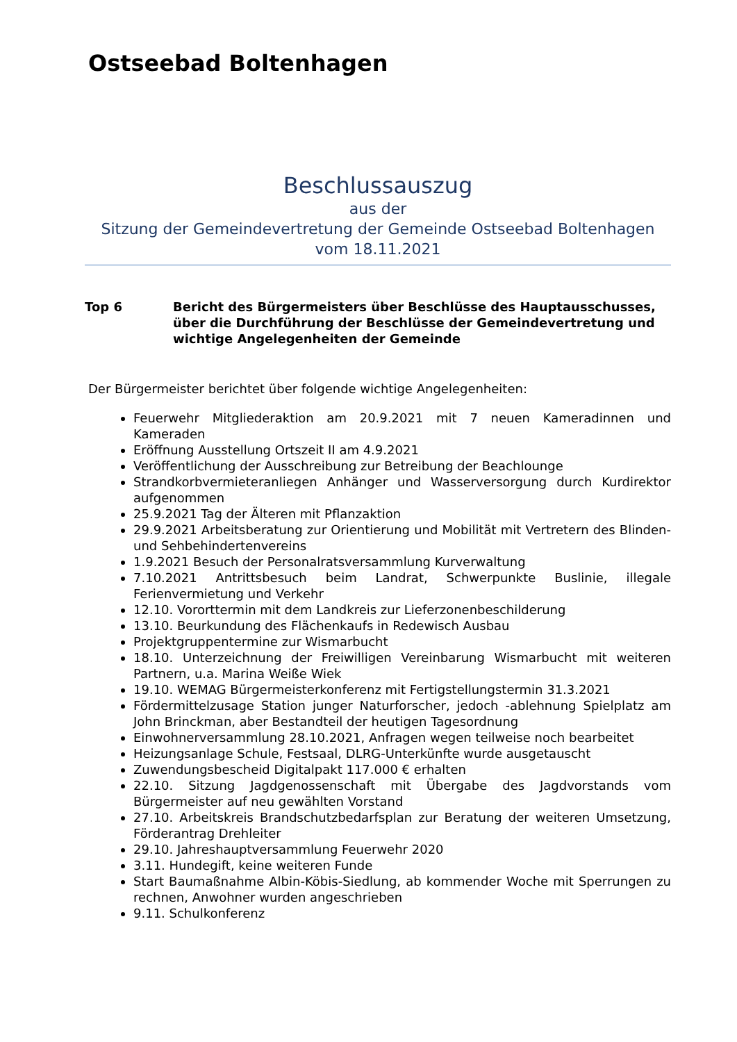Ostseebad Boltenhagen
Beschlussauszug
aus der
Sitzung der Gemeindevertretung der Gemeinde Ostseebad Boltenhagen
vom 18.11.2021
Top 6 Bericht des Bürgermeisters über Beschlüsse des Hauptausschusses, über die Durchführung der Beschlüsse der Gemeindevertretung und wichtige Angelegenheiten der Gemeinde
Der Bürgermeister berichtet über folgende wichtige Angelegenheiten:
Feuerwehr Mitgliederaktion am 20.9.2021 mit 7 neuen Kameradinnen und Kameraden
Eröffnung Ausstellung Ortszeit II am 4.9.2021
Veröffentlichung der Ausschreibung zur Betreibung der Beachlounge
Strandkorbvermieteranliegen Anhänger und Wasserversorgung durch Kurdirektor aufgenommen
25.9.2021 Tag der Älteren mit Pflanzaktion
29.9.2021 Arbeitsberatung zur Orientierung und Mobilität mit Vertretern des Blinden- und Sehbehindertenvereins
1.9.2021 Besuch der Personalratsversammlung Kurverwaltung
7.10.2021 Antrittsbesuch beim Landrat, Schwerpunkte Buslinie, illegale Ferienvermietung und Verkehr
12.10. Vororttermin mit dem Landkreis zur Lieferzonenbeschilderung
13.10. Beurkundung des Flächenkaufs in Redewisch Ausbau
Projektgruppentermine zur Wismarbucht
18.10. Unterzeichnung der Freiwilligen Vereinbarung Wismarbucht mit weiteren Partnern, u.a. Marina Weiße Wiek
19.10. WEMAG Bürgermeisterkonferenz mit Fertigstellungstermin 31.3.2021
Fördermittelzusage Station junger Naturforscher, jedoch -ablehnung Spielplatz am John Brinckman, aber Bestandteil der heutigen Tagesordnung
Einwohnerversammlung 28.10.2021, Anfragen wegen teilweise noch bearbeitet
Heizungsanlage Schule, Festsaal, DLRG-Unterkünfte wurde ausgetauscht
Zuwendungsbescheid Digitalpakt 117.000 € erhalten
22.10. Sitzung Jagdgenossenschaft mit Übergabe des Jagdvorstands vom Bürgermeister auf neu gewählten Vorstand
27.10. Arbeitskreis Brandschutzbedarfsplan zur Beratung der weiteren Umsetzung, Förderantrag Drehleiter
29.10. Jahreshauptversammlung Feuerwehr 2020
3.11. Hundegift, keine weiteren Funde
Start Baumaßnahme Albin-Köbis-Siedlung, ab kommender Woche mit Sperrungen zu rechnen, Anwohner wurden angeschrieben
9.11. Schulkonferenz